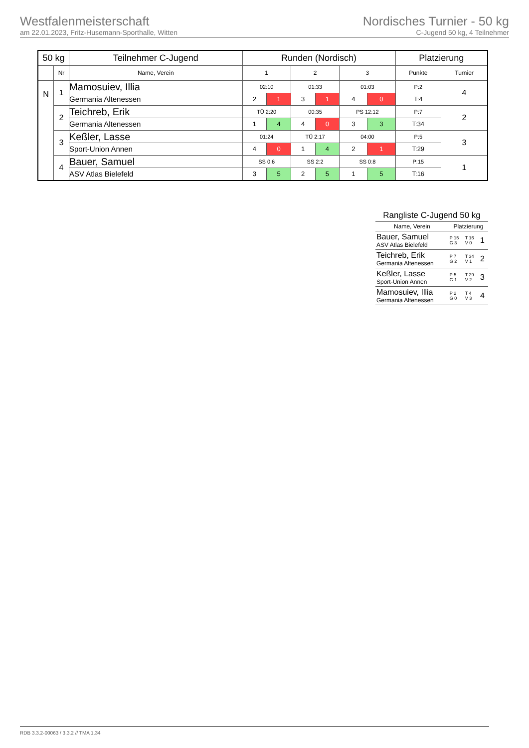Westfalenmeisterschaft
am 22.01.2023, Fritz-Husemann-Sporthalle, Witten
Nordisches Turnier - 50 kg
C-Jugend 50 kg, 4 Teilnehmer
| 50 kg | | Teilnehmer C-Jugend | Runden (Nordisch) | | | | | | Platzierung | |
| --- | --- | --- | --- | --- | --- | --- | --- | --- | --- | --- |
| | Nr | Name, Verein | 1 | | 2 | | 3 | | Punkte | Turnier |
| N | 1 | Mamosuiev, Illia | 02:10 | | 01:33 | | 01:03 | | P:2 | 4 |
| | | Germania Altenessen | 2 | 1 | 3 | 1 | 4 | 0 | T:4 | |
| | 2 | Teichreb, Erik | TÜ 2:20 | | 00:35 | | PS 12:12 | | P:7 | 2 |
| | | Germania Altenessen | 1 | 4 | 4 | 0 | 3 | 3 | T:34 | |
| | 3 | Keßler, Lasse | 01:24 | | TÜ 2:17 | | 04:00 | | P:5 | 3 |
| | | Sport-Union Annen | 4 | 0 | 1 | 4 | 2 | 1 | T:29 | |
| | 4 | Bauer, Samuel | SS 0:6 | | SS 2:2 | | SS 0:8 | | P:15 | 1 |
| | | ASV Atlas Bielefeld | 3 | 5 | 2 | 5 | 1 | 5 | T:16 | |
| Rangliste C-Jugend 50 kg | | | |
| --- | --- | --- | --- |
| Name, Verein | Platzierung | | |
| Bauer, Samuel ASV Atlas Bielefeld | P 15 G 3 | T 16 V 0 | 1 |
| Teichreb, Erik Germania Altenessen | P 7 G 2 | T 34 V 1 | 2 |
| Keßler, Lasse Sport-Union Annen | P 5 G 1 | T 29 V 2 | 3 |
| Mamosuiev, Illia Germania Altenessen | P 2 G 0 | T 4 V 3 | 4 |
RDB 3.3.2-00063 / 3.3.2 // TMA 1.34